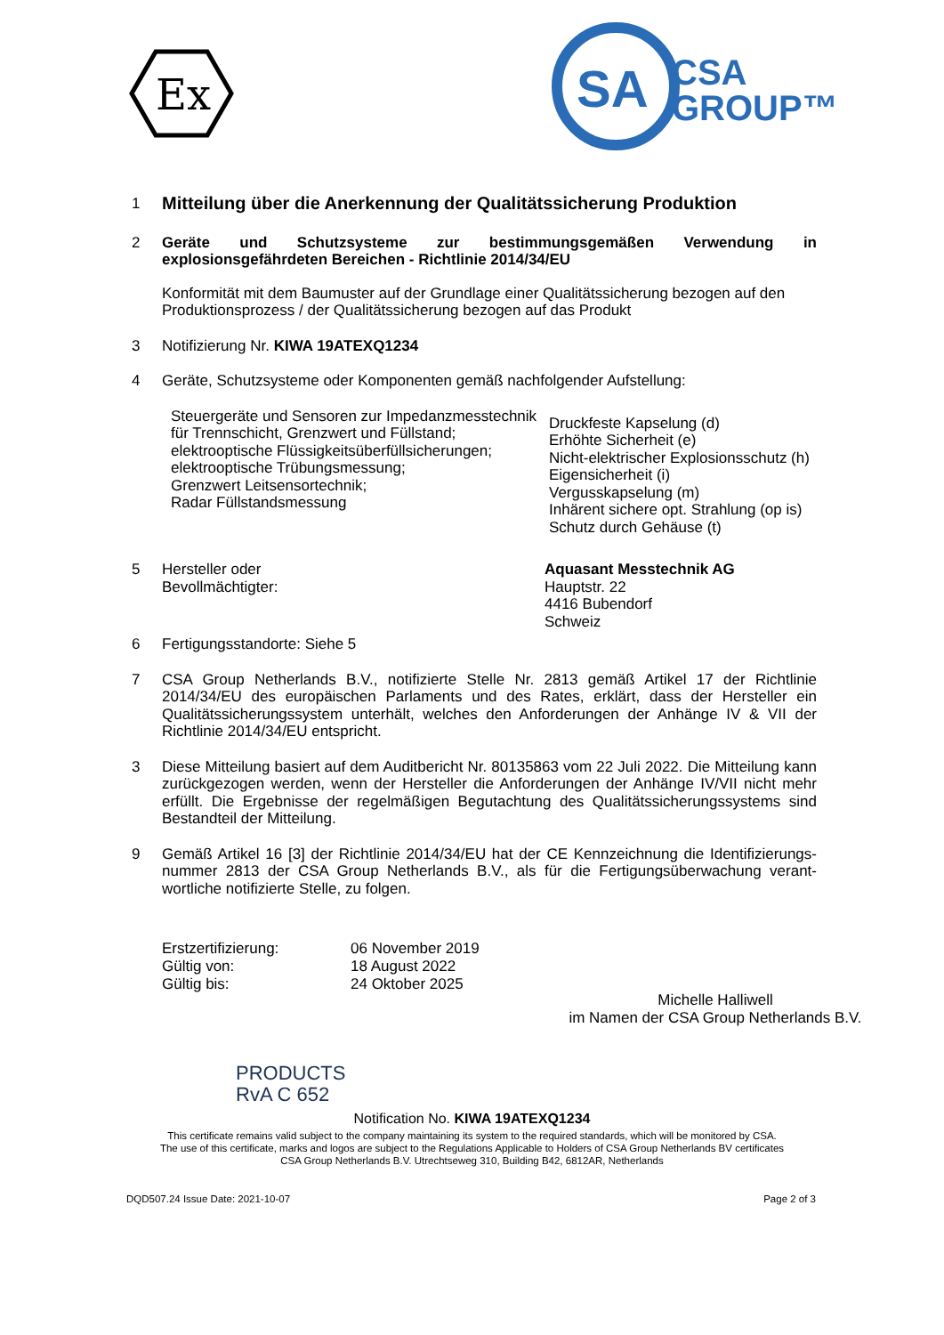Ex
SA
CSA
GROUP™
1
Mitteilung über die Anerkennung der Qualitätssicherung Produktion
2 Geräte und Schutzsysteme zur bestimmungsgemäßen Verwendung in explosionsgefährdeten Bereichen - Richtlinie 2014/34/EU
Konformität mit dem Baumuster auf der Grundlage einer Qualitätssicherung bezogen auf den Produktionsprozess / der Qualitätssicherung bezogen auf das Produkt
3 Notifizierung Nr. KIWA 19ATEXQ1234
4 Geräte, Schutzsysteme oder Komponenten gemäß nachfolgender Aufstellung:
Steuergeräte und Sensoren zur Impedanzmesstechnik
für Trennschicht, Grenzwert und Füllstand;
elektrooptische Flüssigkeitsüberfüllsicherungen;
elektrooptische Trübungsmessung;
Grenzwert Leitsensortechnik;
Radar Füllstandsmessung
Druckfeste Kapselung (d)
Erhöhte Sicherheit (e)
Nicht-elektrischer Explosionsschutz (h)
Eigensicherheit (i)
Vergusskapselung (m)
Inhärent sichere opt. Strahlung (op is)
Schutz durch Gehäuse (t)
5 Hersteller oder
Bevollmächtigter:
Aquasant Messtechnik AG
Hauptstr. 22
4416 Bubendorf
Schweiz
6 Fertigungsstandorte: Siehe 5
7 CSA Group Netherlands B.V., notifizierte Stelle Nr. 2813 gemäß Artikel 17 der Richtlinie 2014/34/EU des europäischen Parlaments und des Rates, erklärt, dass der Hersteller ein Qualitätssicherungssystem unterhält, welches den Anforderungen der Anhänge IV & VII der Richtlinie 2014/34/EU entspricht.
3 Diese Mitteilung basiert auf dem Auditbericht Nr. 80135863 vom 22 Juli 2022. Die Mitteilung kann zurückgezogen werden, wenn der Hersteller die Anforderungen der Anhänge IV/VII nicht mehr erfüllt. Die Ergebnisse der regelmäßigen Begutachtung des Qualitätssicherungssystems sind Bestandteil der Mitteilung.
9 Gemäß Artikel 16 [3] der Richtlinie 2014/34/EU hat der CE Kennzeichnung die Identifizierungs-nummer 2813 der CSA Group Netherlands B.V., als für die Fertigungsüberwachung verant-wortliche notifizierte Stelle, zu folgen.
Erstzertifizierung:
Gültig von:
Gültig bis:
06 November 2019
18 August 2022
24 Oktober 2025
Michelle Halliwell
im Namen der CSA Group Netherlands B.V.
PRODUCTS
RvA C 652
Notification No. KIWA 19ATEXQ1234
This certificate remains valid subject to the company maintaining its system to the required standards, which will be monitored by CSA.
The use of this certificate, marks and logos are subject to the Regulations Applicable to Holders of CSA Group Netherlands BV certificates
CSA Group Netherlands B.V. Utrechtseweg 310, Building B42, 6812AR, Netherlands
DQD507.24 Issue Date: 2021-10-07 Page 2 of 3